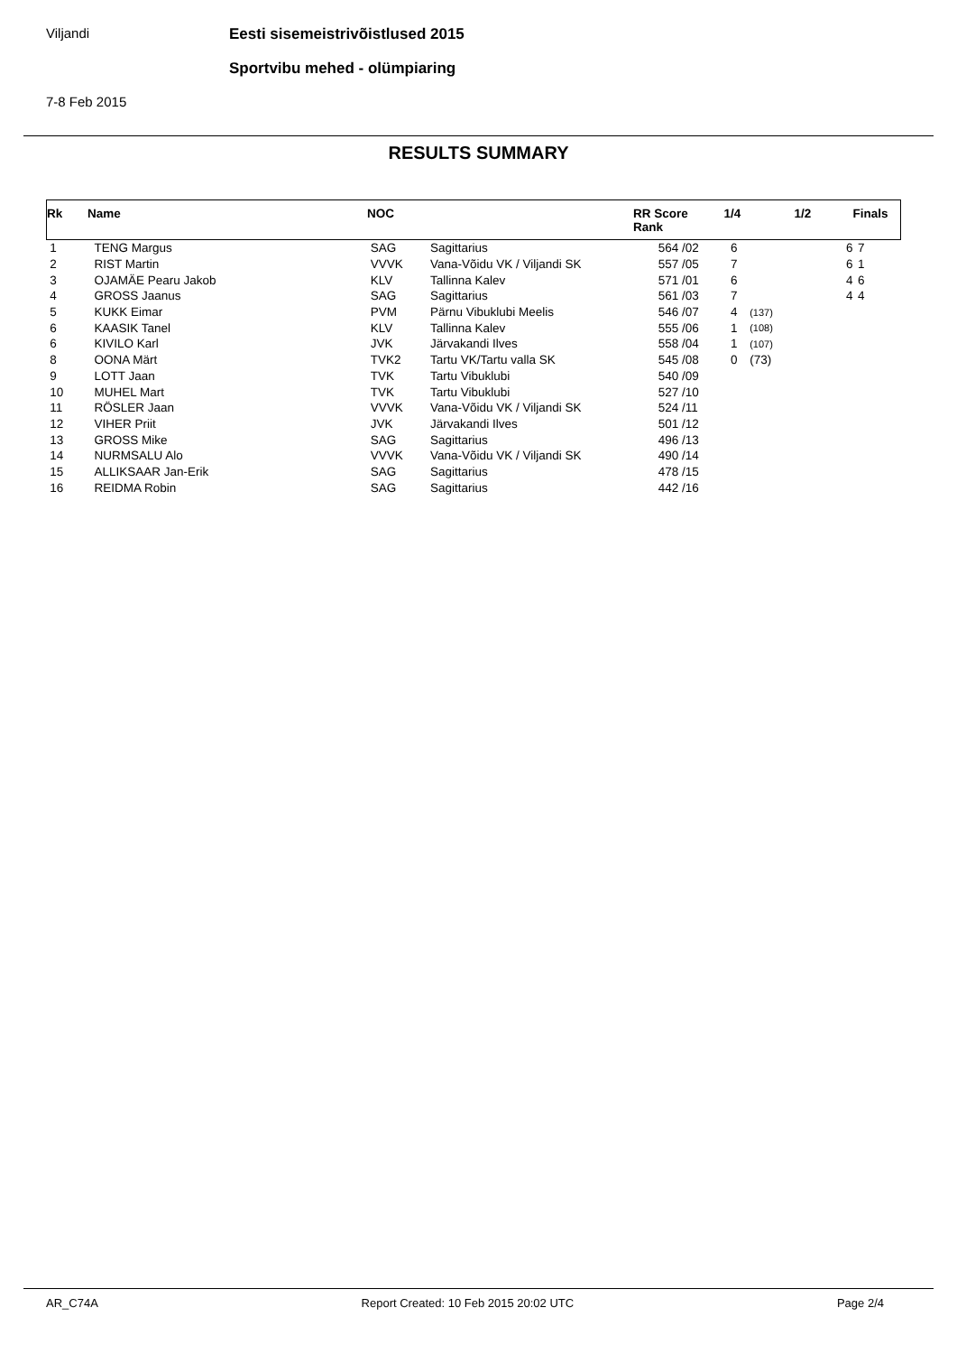Viljandi
Eesti sisemeistrivõistlused 2015
Sportvibu mehed - olümpiaring
7-8 Feb 2015
RESULTS SUMMARY
| Rk | Name | NOC | | RR Score Rank | | 1/4 | | 1/2 | Finals |
| --- | --- | --- | --- | --- | --- | --- | --- | --- | --- |
| 1 | TENG Margus | SAG | Sagittarius | 564 | /02 | 6 | | 6 | 7 |
| 2 | RIST Martin | VVVK | Vana-Võidu VK / Viljandi SK | 557 | /05 | 7 | | 6 | 1 |
| 3 | OJAMÄE Pearu Jakob | KLV | Tallinna Kalev | 571 | /01 | 6 | | 4 | 6 |
| 4 | GROSS Jaanus | SAG | Sagittarius | 561 | /03 | 7 | | 4 | 4 |
| 5 | KUKK Eimar | PVM | Pärnu Vibuklubi Meelis | 546 | /07 | 4 | (137) | | |
| 6 | KAASIK Tanel | KLV | Tallinna Kalev | 555 | /06 | 1 | (108) | | |
| 6 | KIVILO Karl | JVK | Järvakandi Ilves | 558 | /04 | 1 | (107) | | |
| 8 | OONA Märt | TVK2 | Tartu VK/Tartu valla SK | 545 | /08 | 0 | (73) | | |
| 9 | LOTT Jaan | TVK | Tartu Vibuklubi | 540 | /09 | | | | |
| 10 | MUHEL Mart | TVK | Tartu Vibuklubi | 527 | /10 | | | | |
| 11 | RÖSLER Jaan | VVVK | Vana-Võidu VK / Viljandi SK | 524 | /11 | | | | |
| 12 | VIHER Priit | JVK | Järvakandi Ilves | 501 | /12 | | | | |
| 13 | GROSS Mike | SAG | Sagittarius | 496 | /13 | | | | |
| 14 | NURMSALU Alo | VVVK | Vana-Võidu VK / Viljandi SK | 490 | /14 | | | | |
| 15 | ALLIKSAAR Jan-Erik | SAG | Sagittarius | 478 | /15 | | | | |
| 16 | REIDMA Robin | SAG | Sagittarius | 442 | /16 | | | | |
AR_C74A Report Created: 10 Feb 2015 20:02 UTC Page 2/4